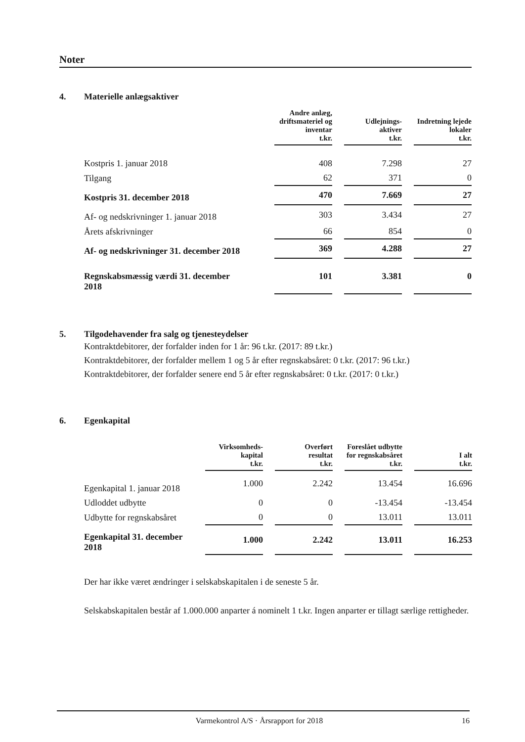Noter
4. Materielle anlægsaktiver
| | Andre anlæg, driftsmateriel og inventar t.kr. | | Udlejnings- aktiver t.kr. | | Indretning lejede lokaler t.kr. |
| --- | --- | --- | --- | --- | --- |
| Kostpris 1. januar 2018 | 408 | | 7.298 | | 27 |
| Tilgang | 62 | | 371 | | 0 |
| Kostpris 31. december 2018 | 470 | | 7.669 | | 27 |
| Af- og nedskrivninger 1. januar 2018 | 303 | | 3.434 | | 27 |
| Årets afskrivninger | 66 | | 854 | | 0 |
| Af- og nedskrivninger 31. december 2018 | 369 | | 4.288 | | 27 |
| Regnskabsmæssig værdi 31. december 2018 | 101 | | 3.381 | | 0 |
5. Tilgodehavender fra salg og tjenesteydelser
Kontraktdebitorer, der forfalder inden for 1 år: 96 t.kr. (2017: 89 t.kr.)
Kontraktdebitorer, der forfalder mellem 1 og 5 år efter regnskabsåret: 0 t.kr. (2017: 96 t.kr.)
Kontraktdebitorer, der forfalder senere end 5 år efter regnskabsåret: 0 t.kr. (2017: 0 t.kr.)
6. Egenkapital
| | Virksomheds- kapital t.kr. | | Overført resultat t.kr. | | Foreslået udbytte for regnskabsåret t.kr. | | I alt t.kr. |
| --- | --- | --- | --- | --- | --- | --- | --- |
| Egenkapital 1. januar 2018 | 1.000 | | 2.242 | | 13.454 | | 16.696 |
| Udloddet udbytte | 0 | | 0 | | -13.454 | | -13.454 |
| Udbytte for regnskabsåret | 0 | | 0 | | 13.011 | | 13.011 |
| Egenkapital 31. december 2018 | 1.000 | | 2.242 | | 13.011 | | 16.253 |
Der har ikke været ændringer i selskabskapitalen i de seneste 5 år.
Selskabskapitalen består af 1.000.000 anparter á nominelt 1 t.kr. Ingen anparter er tillagt særlige rettigheder.
Varmekontrol A/S · Årsrapport for 2018 16